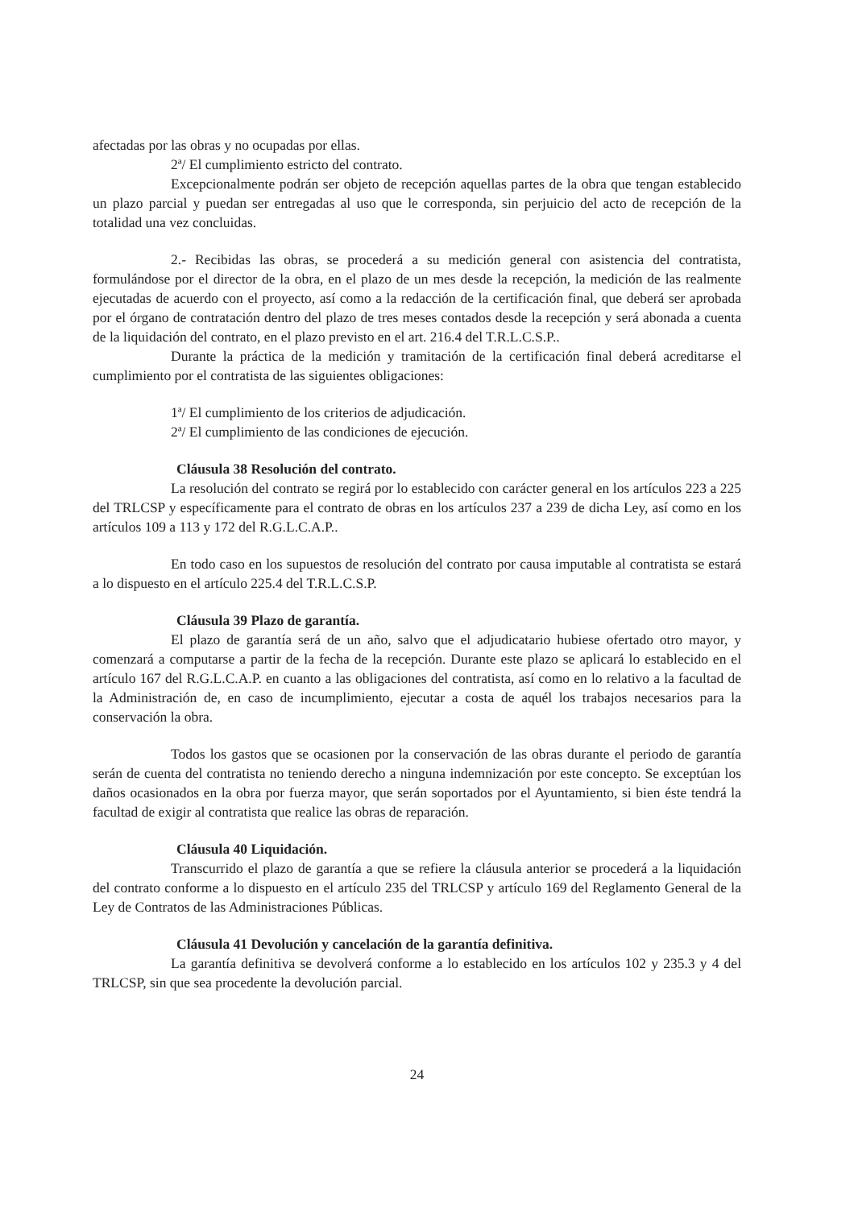afectadas por las obras y no ocupadas por ellas.
2ª/ El cumplimiento estricto del contrato.
Excepcionalmente podrán ser objeto de recepción aquellas partes de la obra que tengan establecido un plazo parcial y puedan ser entregadas al uso que le corresponda, sin perjuicio del acto de recepción de la totalidad una vez concluidas.
2.- Recibidas las obras, se procederá a su medición general con asistencia del contratista, formulándose por el director de la obra, en el plazo de un mes desde la recepción, la medición de las realmente ejecutadas de acuerdo con el proyecto, así como a la redacción de la certificación final, que deberá ser aprobada por el órgano de contratación dentro del plazo de tres meses contados desde la recepción y será abonada a cuenta de la liquidación del contrato, en el plazo previsto en el art. 216.4 del T.R.L.C.S.P..
Durante la práctica de la medición y tramitación de la certificación final deberá acreditarse el cumplimiento por el contratista de las siguientes obligaciones:
1ª/ El cumplimiento de los criterios de adjudicación.
2ª/ El cumplimiento de las condiciones de ejecución.
Cláusula 38 Resolución del contrato.
La resolución del contrato se regirá por lo establecido con carácter general en los artículos 223 a 225 del TRLCSP y específicamente para el contrato de obras en los artículos 237 a 239 de dicha Ley, así como en los artículos 109 a 113 y 172 del R.G.L.C.A.P..
En todo caso en los supuestos de resolución del contrato por causa imputable al contratista se estará a lo dispuesto en el artículo 225.4 del T.R.L.C.S.P.
Cláusula 39 Plazo de garantía.
El plazo de garantía será de un año, salvo que el adjudicatario hubiese ofertado otro mayor, y comenzará a computarse a partir de la fecha de la recepción. Durante este plazo se aplicará lo establecido en el artículo 167 del R.G.L.C.A.P. en cuanto a las obligaciones del contratista, así como en lo relativo a la facultad de la Administración de, en caso de incumplimiento, ejecutar a costa de aquél los trabajos necesarios para la conservación la obra.
Todos los gastos que se ocasionen por la conservación de las obras durante el periodo de garantía serán de cuenta del contratista no teniendo derecho a ninguna indemnización por este concepto. Se exceptúan los daños ocasionados en la obra por fuerza mayor, que serán soportados por el Ayuntamiento, si bien éste tendrá la facultad de exigir al contratista que realice las obras de reparación.
Cláusula 40 Liquidación.
Transcurrido el plazo de garantía a que se refiere la cláusula anterior se procederá a la liquidación del contrato conforme a lo dispuesto en el artículo 235 del TRLCSP y artículo 169 del Reglamento General de la Ley de Contratos de las Administraciones Públicas.
Cláusula 41 Devolución y cancelación de la garantía definitiva.
La garantía definitiva se devolverá conforme a lo establecido en los artículos 102 y 235.3 y 4 del TRLCSP, sin que sea procedente la devolución parcial.
24